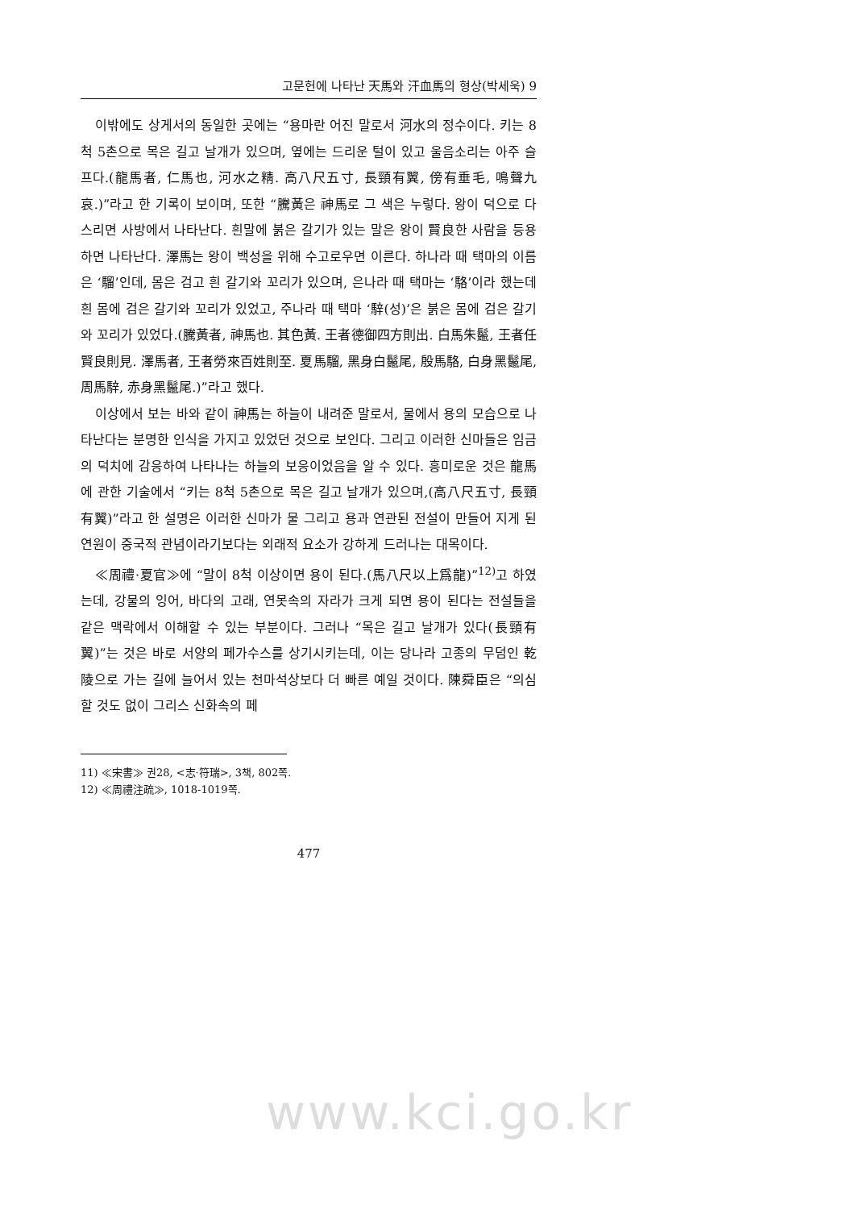고문헌에 나타난 天馬와 汗血馬의 형상(박세욱) 9
이밖에도 상게서의 동일한 곳에는 “용마란 어진 말로서 河水의 정수이다. 키는 8척 5촌으로 목은 길고 날개가 있으며, 옆에는 드리운 털이 있고 울음소리는 아주 슬프다.(龍馬者, 仁馬也, 河水之精. 高八尺五寸, 長頸有翼, 傍有垂毛, 鳴聲九哀.)”라고 한 기록이 보이며, 또한 “騰黃은 神馬로 그 색은 누렇다. 왕이 덕으로 다스리면 사방에서 나타난다. 흰말에 붉은 갈기가 있는 말은 왕이 賢良한 사람을 등용하면 나타난다. 澤馬는 왕이 백성을 위해 수고로우면 이른다. 하나라 때 택마의 이름은 ‘騮’인데, 몸은 검고 흰 갈기와 꼬리가 있으며, 은나라 때 택마는 ‘駱’이라 했는데 흰 몸에 검은 갈기와 꼬리가 있었고, 주나라 때 택마 ‘騂(성)’은 붉은 몸에 검은 갈기와 꼬리가 있었다.(騰黃者, 神馬也. 其色黃. 王者德御四方則出. 白馬朱鬣, 王者任賢良則見. 澤馬者, 王者勞來百姓則至. 夏馬騮, 黑身白鬣尾, 殷馬駱, 白身黑鬣尾, 周馬騂, 赤身黑鬣尾.)”라고 했다.
이상에서 보는 바와 같이 神馬는 하늘이 내려준 말로서, 물에서 용의 모습으로 나타난다는 분명한 인식을 가지고 있었던 것으로 보인다. 그리고 이러한 신마들은 임금의 덕치에 감응하여 나타나는 하늘의 보응이었음을 알 수 있다. 흥미로운 것은 龍馬에 관한 기술에서 “키는 8척 5촌으로 목은 길고 날개가 있으며,(高八尺五寸, 長頸有翼)”라고 한 설명은 이러한 신마가 물 그리고 용과 연관된 전설이 만들어 지게 된 연원이 중국적 관념이라기보다는 외래적 요소가 강하게 드러나는 대목이다.
≪周禮·夏官≫에 “말이 8척 이상이면 용이 된다.(馬八尺以上爲龍)”<sup>12)</sup>고 하였는데, 강물의 잉어, 바다의 고래, 연못속의 자라가 크게 되면 용이 된다는 전설들을 같은 맥락에서 이해할 수 있는 부분이다. 그러나 “목은 길고 날개가 있다(長頸有翼)”는 것은 바로 서양의 페가수스를 상기시키는데, 이는 당나라 고종의 무덤인 乾陵으로 가는 길에 늘어서 있는 천마석상보다 더 빠른 예일 것이다. 陳舜臣은 “의심할 것도 없이 그리스 신화속의 페
11) ≪宋書≫ 권28, <志·符瑞>, 3책, 802쪽.
12) ≪周禮注疏≫, 1018-1019쪽.
477
www.kci.go.kr